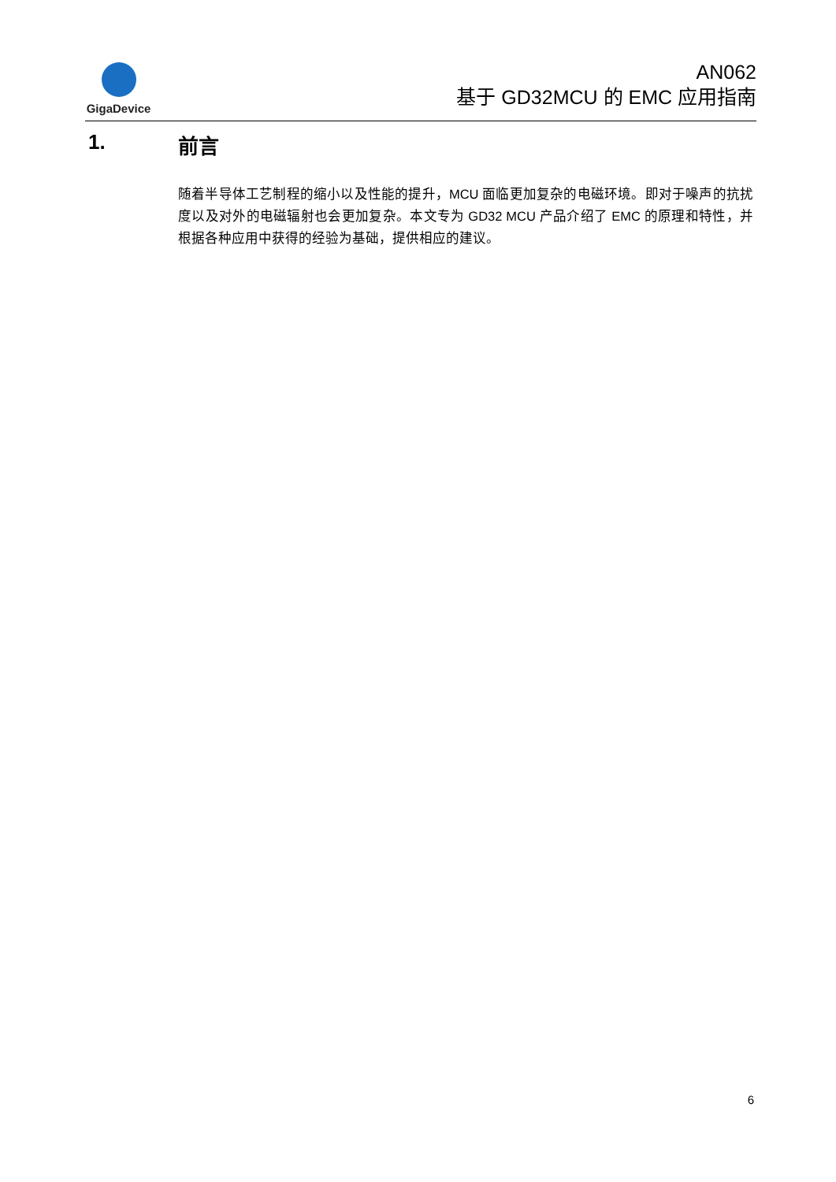GigaDevice
AN062
基于 GD32MCU 的 EMC 应用指南
1. 前言
随着半导体工艺制程的缩小以及性能的提升，MCU 面临更加复杂的电磁环境。即对于噪声的抗扰度以及对外的电磁辐射也会更加复杂。本文专为 GD32 MCU 产品介绍了 EMC 的原理和特性，并根据各种应用中获得的经验为基础，提供相应的建议。
6